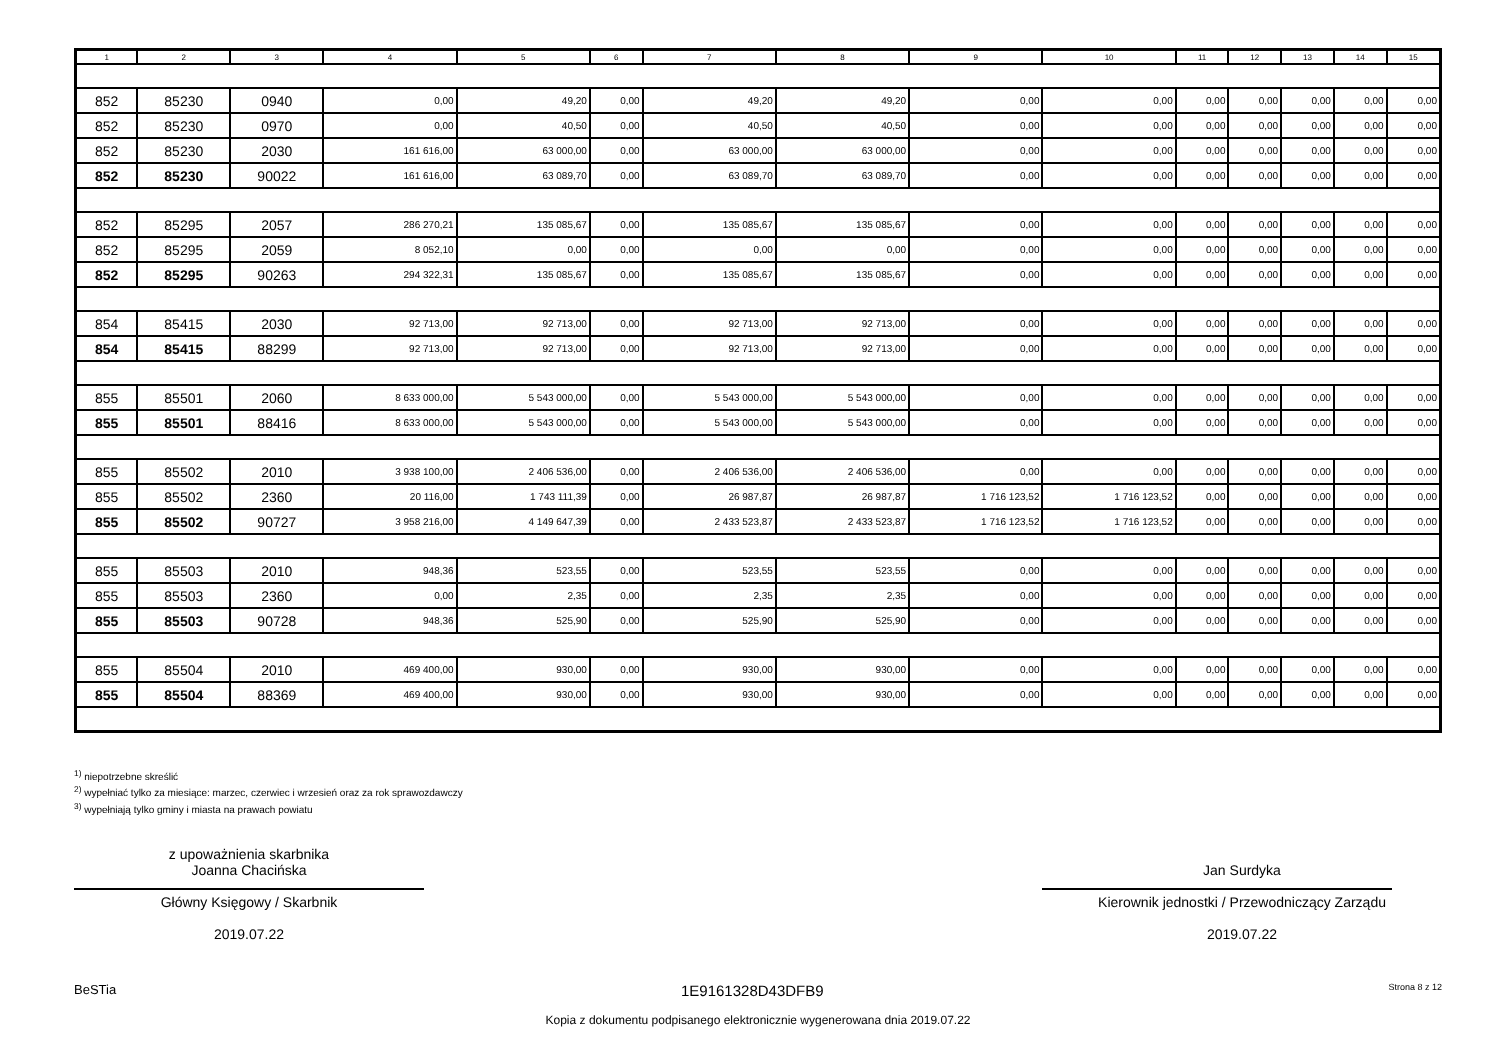| 1 | 2 | 3 | 4 | 5 | 6 | 7 | 8 | 9 | 10 | 11 | 12 | 13 | 14 | 15 |
| --- | --- | --- | --- | --- | --- | --- | --- | --- | --- | --- | --- | --- | --- | --- |
| 852 | 85230 | 0940 | 0,00 | 49,20 | 0,00 | 49,20 | 49,20 | 0,00 | 0,00 | 0,00 | 0,00 | 0,00 | 0,00 | 0,00 |
| 852 | 85230 | 0970 | 0,00 | 40,50 | 0,00 | 40,50 | 40,50 | 0,00 | 0,00 | 0,00 | 0,00 | 0,00 | 0,00 | 0,00 |
| 852 | 85230 | 2030 | 161 616,00 | 63 000,00 | 0,00 | 63 000,00 | 63 000,00 | 0,00 | 0,00 | 0,00 | 0,00 | 0,00 | 0,00 | 0,00 |
| 852 | 85230 | 90022 | 161 616,00 | 63 089,70 | 0,00 | 63 089,70 | 63 089,70 | 0,00 | 0,00 | 0,00 | 0,00 | 0,00 | 0,00 | 0,00 |
| 852 | 85295 | 2057 | 286 270,21 | 135 085,67 | 0,00 | 135 085,67 | 135 085,67 | 0,00 | 0,00 | 0,00 | 0,00 | 0,00 | 0,00 | 0,00 |
| 852 | 85295 | 2059 | 8 052,10 | 0,00 | 0,00 | 0,00 | 0,00 | 0,00 | 0,00 | 0,00 | 0,00 | 0,00 | 0,00 | 0,00 |
| 852 | 85295 | 90263 | 294 322,31 | 135 085,67 | 0,00 | 135 085,67 | 135 085,67 | 0,00 | 0,00 | 0,00 | 0,00 | 0,00 | 0,00 | 0,00 |
| 854 | 85415 | 2030 | 92 713,00 | 92 713,00 | 0,00 | 92 713,00 | 92 713,00 | 0,00 | 0,00 | 0,00 | 0,00 | 0,00 | 0,00 | 0,00 |
| 854 | 85415 | 88299 | 92 713,00 | 92 713,00 | 0,00 | 92 713,00 | 92 713,00 | 0,00 | 0,00 | 0,00 | 0,00 | 0,00 | 0,00 | 0,00 |
| 855 | 85501 | 2060 | 8 633 000,00 | 5 543 000,00 | 0,00 | 5 543 000,00 | 5 543 000,00 | 0,00 | 0,00 | 0,00 | 0,00 | 0,00 | 0,00 | 0,00 |
| 855 | 85501 | 88416 | 8 633 000,00 | 5 543 000,00 | 0,00 | 5 543 000,00 | 5 543 000,00 | 0,00 | 0,00 | 0,00 | 0,00 | 0,00 | 0,00 | 0,00 |
| 855 | 85502 | 2010 | 3 938 100,00 | 2 406 536,00 | 0,00 | 2 406 536,00 | 2 406 536,00 | 0,00 | 0,00 | 0,00 | 0,00 | 0,00 | 0,00 | 0,00 |
| 855 | 85502 | 2360 | 20 116,00 | 1 743 111,39 | 0,00 | 26 987,87 | 26 987,87 | 1 716 123,52 | 1 716 123,52 | 0,00 | 0,00 | 0,00 | 0,00 | 0,00 |
| 855 | 85502 | 90727 | 3 958 216,00 | 4 149 647,39 | 0,00 | 2 433 523,87 | 2 433 523,87 | 1 716 123,52 | 1 716 123,52 | 0,00 | 0,00 | 0,00 | 0,00 | 0,00 |
| 855 | 85503 | 2010 | 948,36 | 523,55 | 0,00 | 523,55 | 523,55 | 0,00 | 0,00 | 0,00 | 0,00 | 0,00 | 0,00 | 0,00 |
| 855 | 85503 | 2360 | 0,00 | 2,35 | 0,00 | 2,35 | 2,35 | 0,00 | 0,00 | 0,00 | 0,00 | 0,00 | 0,00 | 0,00 |
| 855 | 85503 | 90728 | 948,36 | 525,90 | 0,00 | 525,90 | 525,90 | 0,00 | 0,00 | 0,00 | 0,00 | 0,00 | 0,00 | 0,00 |
| 855 | 85504 | 2010 | 469 400,00 | 930,00 | 0,00 | 930,00 | 930,00 | 0,00 | 0,00 | 0,00 | 0,00 | 0,00 | 0,00 | 0,00 |
| 855 | 85504 | 88369 | 469 400,00 | 930,00 | 0,00 | 930,00 | 930,00 | 0,00 | 0,00 | 0,00 | 0,00 | 0,00 | 0,00 | 0,00 |
<sup>1)</sup> niepotrzebne skreślić
<sup>2)</sup> wypełniać tylko za miesiące: marzec, czerwiec i wrzesień oraz za rok sprawozdawczy
<sup>3)</sup> wypełniają tylko gminy i miasta na prawach powiatu
z upoważnienia skarbnika
Joanna Chacińska
Główny Księgowy / Skarbnik
2019.07.22
Jan Surdyka
Kierownik jednostki / Przewodniczący Zarządu
2019.07.22
BeSTia 1E9161328D43DFB9 Strona 8 z 12
Kopia z dokumentu podpisanego elektronicznie wygenerowana dnia 2019.07.22